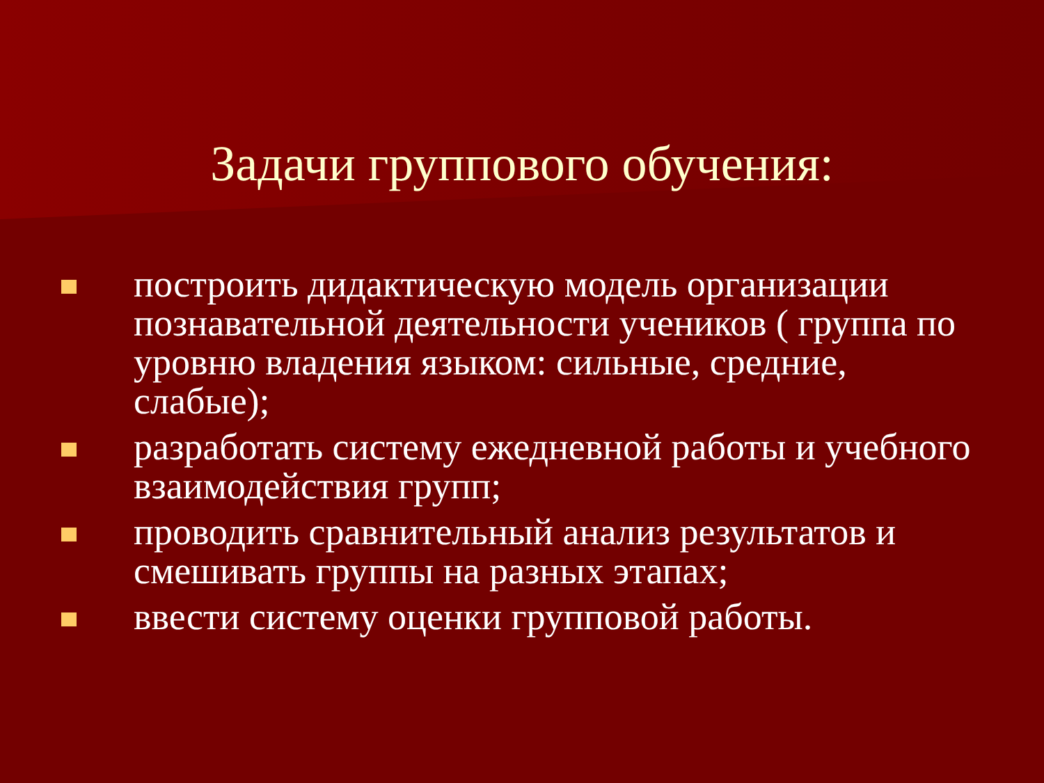Задачи группового обучения:
построить дидактическую модель организации познавательной деятельности учеников ( группа по уровню владения языком: сильные, средние, слабые);
разработать систему ежедневной работы и учебного взаимодействия групп;
проводить сравнительный анализ результатов и смешивать группы на разных этапах;
ввести систему оценки групповой работы.